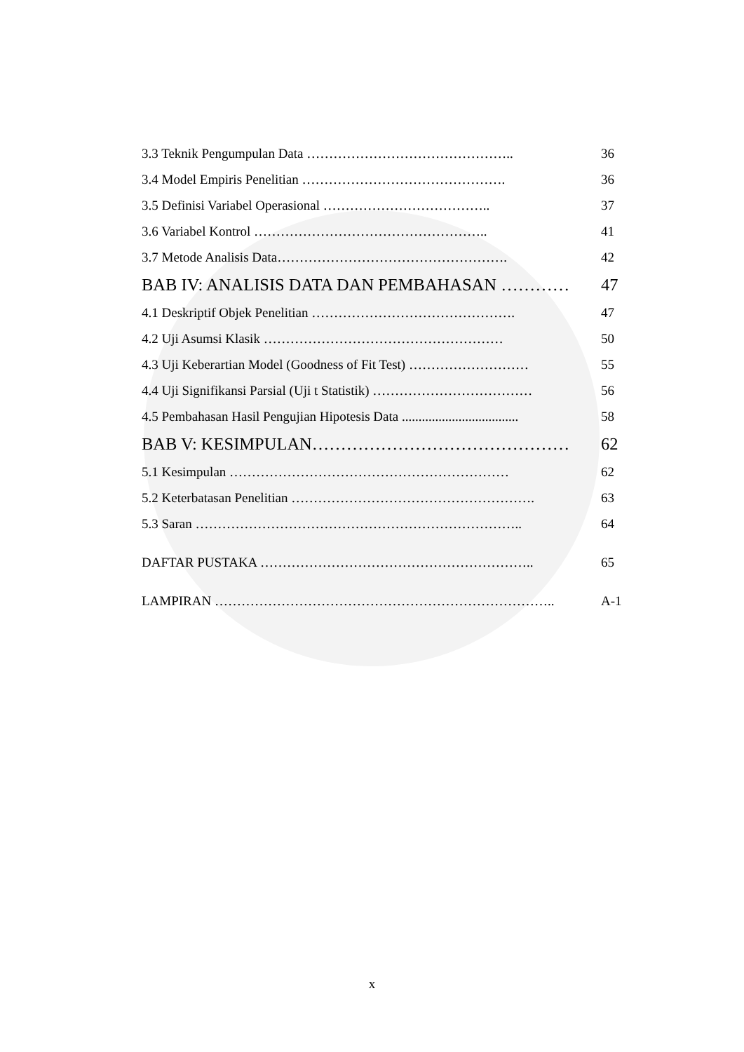3.3 Teknik Pengumpulan Data ……………………………………….. 36
3.4 Model Empiris Penelitian ………………………………………. 36
3.5 Definisi Variabel Operasional ……………………………….. 37
3.6 Variabel Kontrol …………………………………………….. 41
3.7 Metode Analisis Data……………………………………………. 42
BAB IV: ANALISIS DATA DAN PEMBAHASAN ………… 47
4.1 Deskriptif Objek Penelitian ………………………………………. 47
4.2 Uji Asumsi Klasik ……………………………………………… 50
4.3 Uji Keberartian Model (Goodness of Fit Test) ……………………… 55
4.4 Uji Signifikansi Parsial (Uji t Statistik) ……………………………… 56
4.5 Pembahasan Hasil Pengujian Hipotesis Data ................................... 58
BAB V: KESIMPULAN……………………………………… 62
5.1 Kesimpulan ……………………………………………………… 62
5.2 Keterbatasan Penelitian ………………………………………………. 63
5.3 Saran ……………………………………………………………….. 64
DAFTAR PUSTAKA …………………………………………………….. 65
LAMPIRAN ………………………………………………………………….. A-1
x